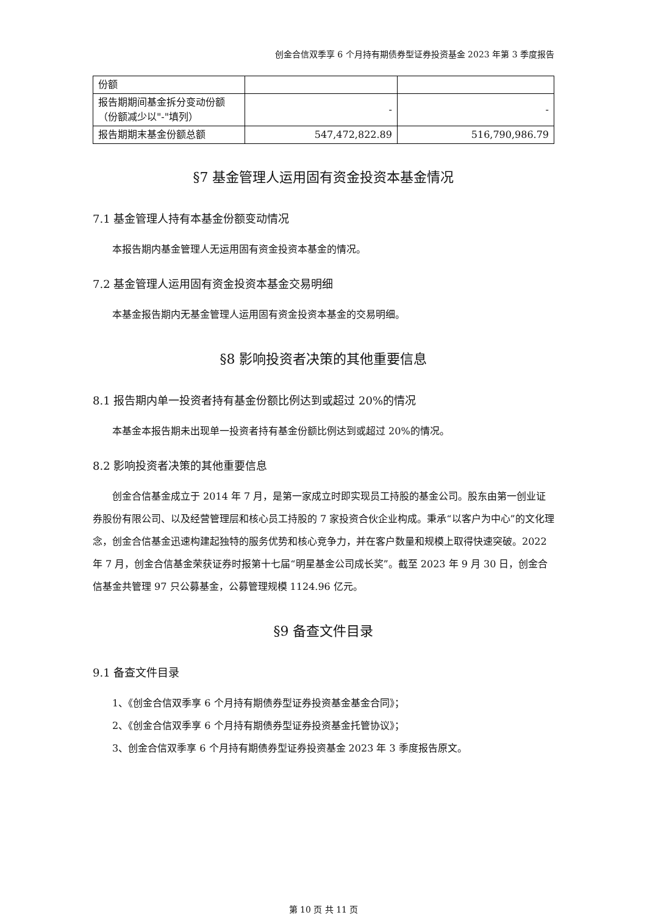创金合信双季享 6 个月持有期债券型证券投资基金 2023 年第 3 季度报告
| 份额 | | |
| 报告期期间基金拆分变动份额（份额减少以"-"填列） | - | - |
| 报告期期末基金份额总额 | 547,472,822.89 | 516,790,986.79 |
§7 基金管理人运用固有资金投资本基金情况
7.1 基金管理人持有本基金份额变动情况
本报告期内基金管理人无运用固有资金投资本基金的情况。
7.2 基金管理人运用固有资金投资本基金交易明细
本基金报告期内无基金管理人运用固有资金投资本基金的交易明细。
§8 影响投资者决策的其他重要信息
8.1 报告期内单一投资者持有基金份额比例达到或超过 20%的情况
本基金本报告期未出现单一投资者持有基金份额比例达到或超过 20%的情况。
8.2 影响投资者决策的其他重要信息
创金合信基金成立于 2014 年 7 月，是第一家成立时即实现员工持股的基金公司。股东由第一创业证券股份有限公司、以及经营管理层和核心员工持股的 7 家投资合伙企业构成。秉承“以客户为中心”的文化理念，创金合信基金迅速构建起独特的服务优势和核心竞争力，并在客户数量和规模上取得快速突破。2022 年 7 月，创金合信基金荣获证券时报第十七届“明星基金公司成长奖”。截至 2023 年 9 月 30 日，创金合信基金共管理 97 只公募基金，公募管理规模 1124.96 亿元。
§9 备查文件目录
9.1 备查文件目录
1、《创金合信双季享 6 个月持有期债券型证券投资基金基金合同》；
2、《创金合信双季享 6 个月持有期债券型证券投资基金托管协议》；
3、创金合信双季享 6 个月持有期债券型证券投资基金 2023 年 3 季度报告原文。
第 10 页 共 11 页